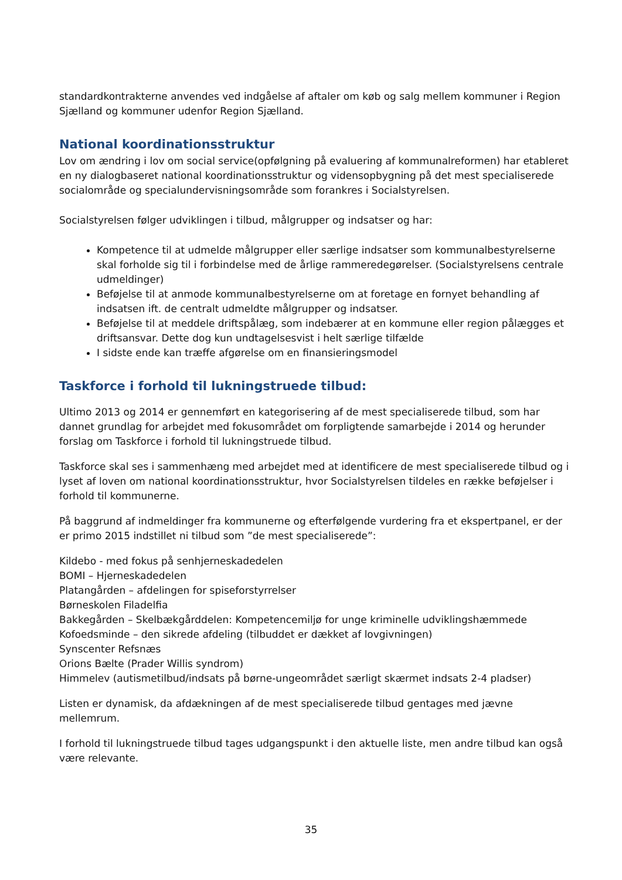standardkontrakterne anvendes ved indgåelse af aftaler om køb og salg mellem kommuner i Region Sjælland og kommuner udenfor Region Sjælland.
National koordinationsstruktur
Lov om ændring i lov om social service(opfølgning på evaluering af kommunalreformen) har etableret en ny dialogbaseret national koordinationsstruktur og vidensopbygning på det mest specialiserede socialområde og specialundervisningsområde som forankres i Socialstyrelsen.
Socialstyrelsen følger udviklingen i tilbud, målgrupper og indsatser og har:
Kompetence til at udmelde målgrupper eller særlige indsatser som kommunalbestyrelserne skal forholde sig til i forbindelse med de årlige rammeredegørelser. (Socialstyrelsens centrale udmeldinger)
Beføjelse til at anmode kommunalbestyrelserne om at foretage en fornyet behandling af indsatsen ift. de centralt udmeldte målgrupper og indsatser.
Beføjelse til at meddele driftspålæg, som indebærer at en kommune eller region pålægges et driftsansvar. Dette dog kun undtagelsesvist i helt særlige tilfælde
I sidste ende kan træffe afgørelse om en finansieringsmodel
Taskforce i forhold til lukningstruede tilbud:
Ultimo 2013 og 2014 er gennemført en kategorisering af de mest specialiserede tilbud, som har dannet grundlag for arbejdet med fokusområdet om forpligtende samarbejde i 2014 og herunder forslag om Taskforce i forhold til lukningstruede tilbud.
Taskforce skal ses i sammenhæng med arbejdet med at identificere de mest specialiserede tilbud og i lyset af loven om national koordinationsstruktur, hvor Socialstyrelsen tildeles en række beføjelser i forhold til kommunerne.
På baggrund af indmeldinger fra kommunerne og efterfølgende vurdering fra et ekspertpanel, er der er primo 2015 indstillet ni tilbud som ”de mest specialiserede”:
Kildebo - med fokus på senhjerneskadedelen
BOMI – Hjerneskadedelen
Platangården – afdelingen for spiseforstyrrelser
Børneskolen Filadelfia
Bakkegården – Skelbækgårddelen: Kompetencemiljø for unge kriminelle udviklingshæmmede
Kofoedsminde – den sikrede afdeling (tilbuddet er dækket af lovgivningen)
Synscenter Refsnæs
Orions Bælte (Prader Willis syndrom)
Himmelev (autismetilbud/indsats på børne-ungeområdet særligt skærmet indsats 2-4 pladser)
Listen er dynamisk, da afdækningen af de mest specialiserede tilbud gentages med jævne mellemrum.
I forhold til lukningstruede tilbud tages udgangspunkt i den aktuelle liste, men andre tilbud kan også være relevante.
35